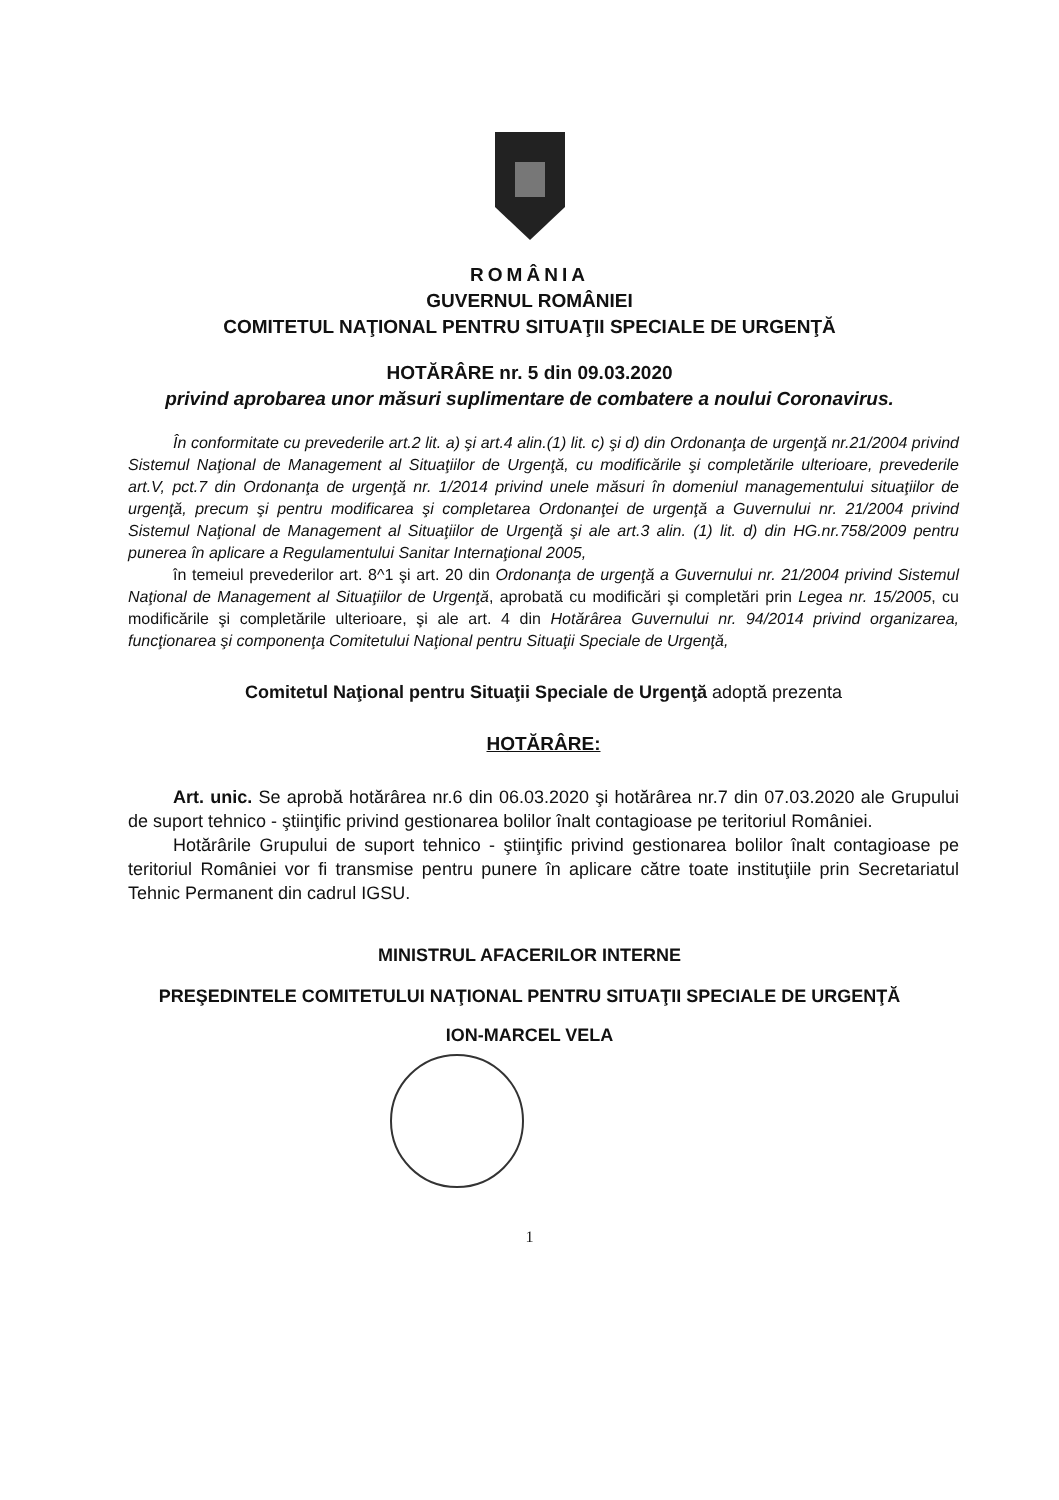ROMÂNIA
GUVERNUL ROMÂNIEI
COMITETUL NAŢIONAL PENTRU SITUAŢII SPECIALE DE URGENŢĂ
HOTĂRÂRE nr. 5 din 09.03.2020
privind aprobarea unor măsuri suplimentare de combatere a noului Coronavirus.
În conformitate cu prevederile art.2 lit. a) şi art.4 alin.(1) lit. c) şi d) din Ordonanţa de urgenţă nr.21/2004 privind Sistemul Naţional de Management al Situaţiilor de Urgenţă, cu modificările şi completările ulterioare, prevederile art.V, pct.7 din Ordonanţa de urgenţă nr. 1/2014 privind unele măsuri în domeniul managementului situaţiilor de urgenţă, precum şi pentru modificarea şi completarea Ordonanţei de urgenţă a Guvernului nr. 21/2004 privind Sistemul Naţional de Management al Situaţiilor de Urgenţă şi ale art.3 alin. (1) lit. d) din HG.nr.758/2009 pentru punerea în aplicare a Regulamentului Sanitar Internaţional 2005,
în temeiul prevederilor art. 8^1 şi art. 20 din Ordonanţa de urgenţă a Guvernului nr. 21/2004 privind Sistemul Naţional de Management al Situaţiilor de Urgenţă, aprobată cu modificări şi completări prin Legea nr. 15/2005, cu modificările şi completările ulterioare, şi ale art. 4 din Hotărârea Guvernului nr. 94/2014 privind organizarea, funcţionarea şi componenţa Comitetului Naţional pentru Situaţii Speciale de Urgenţă,
Comitetul Naţional pentru Situaţii Speciale de Urgenţă adoptă prezenta
HOTĂRÂRE:
Art. unic. Se aprobă hotărârea nr.6 din 06.03.2020 şi hotărârea nr.7 din 07.03.2020 ale Grupului de suport tehnico - ştiinţific privind gestionarea bolilor înalt contagioase pe teritoriul României.
Hotărârile Grupului de suport tehnico - ştiinţific privind gestionarea bolilor înalt contagioase pe teritoriul României vor fi transmise pentru punere în aplicare către toate instituţiile prin Secretariatul Tehnic Permanent din cadrul IGSU.
MINISTRUL AFACERILOR INTERNE
PREŞEDINTELE COMITETULUI NAŢIONAL PENTRU SITUAŢII SPECIALE DE URGENŢĂ
ION-MARCEL VELA
1